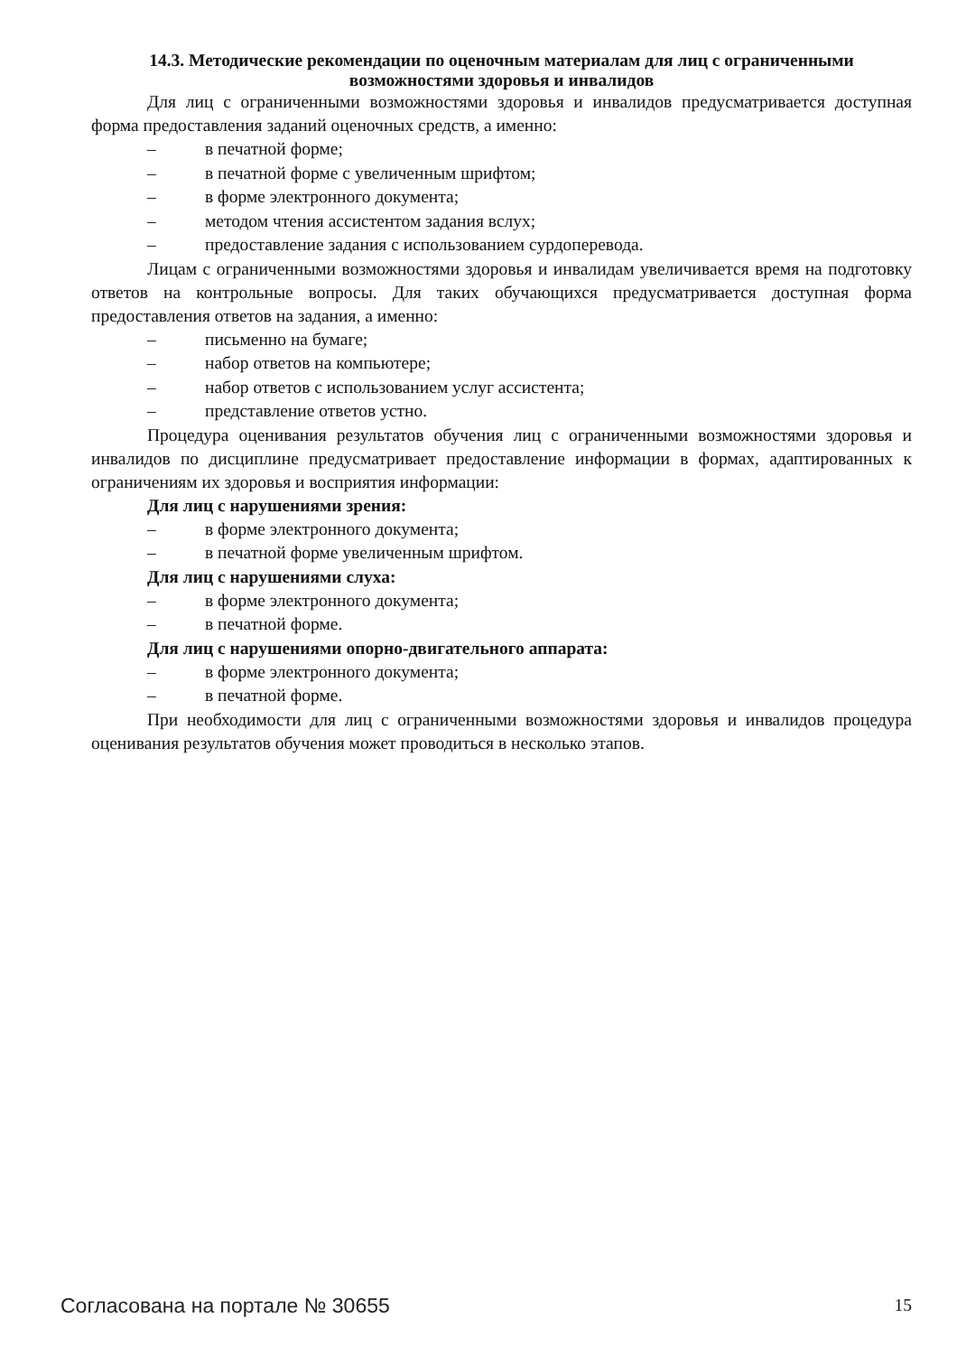14.3. Методические рекомендации по оценочным материалам для лиц с ограниченными возможностями здоровья и инвалидов
Для лиц с ограниченными возможностями здоровья и инвалидов предусматривается доступная форма предоставления заданий оценочных средств, а именно:
– в печатной форме;
– в печатной форме с увеличенным шрифтом;
– в форме электронного документа;
– методом чтения ассистентом задания вслух;
– предоставление задания с использованием сурдоперевода.
Лицам с ограниченными возможностями здоровья и инвалидам увеличивается время на подготовку ответов на контрольные вопросы. Для таких обучающихся предусматривается доступная форма предоставления ответов на задания, а именно:
– письменно на бумаге;
– набор ответов на компьютере;
– набор ответов с использованием услуг ассистента;
– представление ответов устно.
Процедура оценивания результатов обучения лиц с ограниченными возможностями здоровья и инвалидов по дисциплине предусматривает предоставление информации в формах, адаптированных к ограничениям их здоровья и восприятия информации:
Для лиц с нарушениями зрения:
– в форме электронного документа;
– в печатной форме увеличенным шрифтом.
Для лиц с нарушениями слуха:
– в форме электронного документа;
– в печатной форме.
Для лиц с нарушениями опорно-двигательного аппарата:
– в форме электронного документа;
– в печатной форме.
При необходимости для лиц с ограниченными возможностями здоровья и инвалидов процедура оценивания результатов обучения может проводиться в несколько этапов.
Согласована на портале № 30655 15